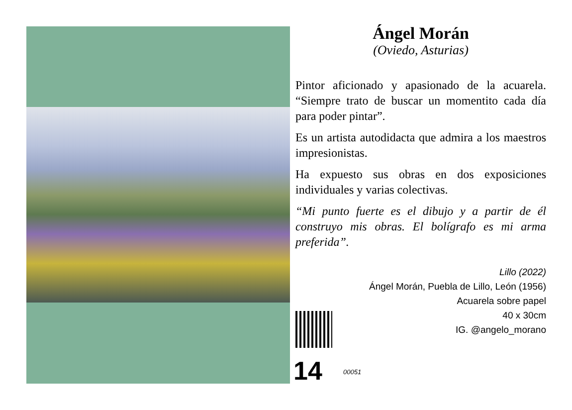Ángel Morán
(Oviedo, Asturias)
Pintor aficionado y apasionado de la acuarela. “Siempre trato de buscar un momentito cada día para poder pintar”.
Es un artista autodidacta que admira a los maestros impresionistas.
Ha expuesto sus obras en dos exposiciones individuales y varias colectivas.
“Mi punto fuerte es el dibujo y a partir de él construyo mis obras. El bolígrafo es mi arma preferida”.
Lillo (2022)
Ángel Morán, Puebla de Lillo, León (1956)
Acuarela sobre papel
40 x 30cm
IG. @angelo_morano
14 00051